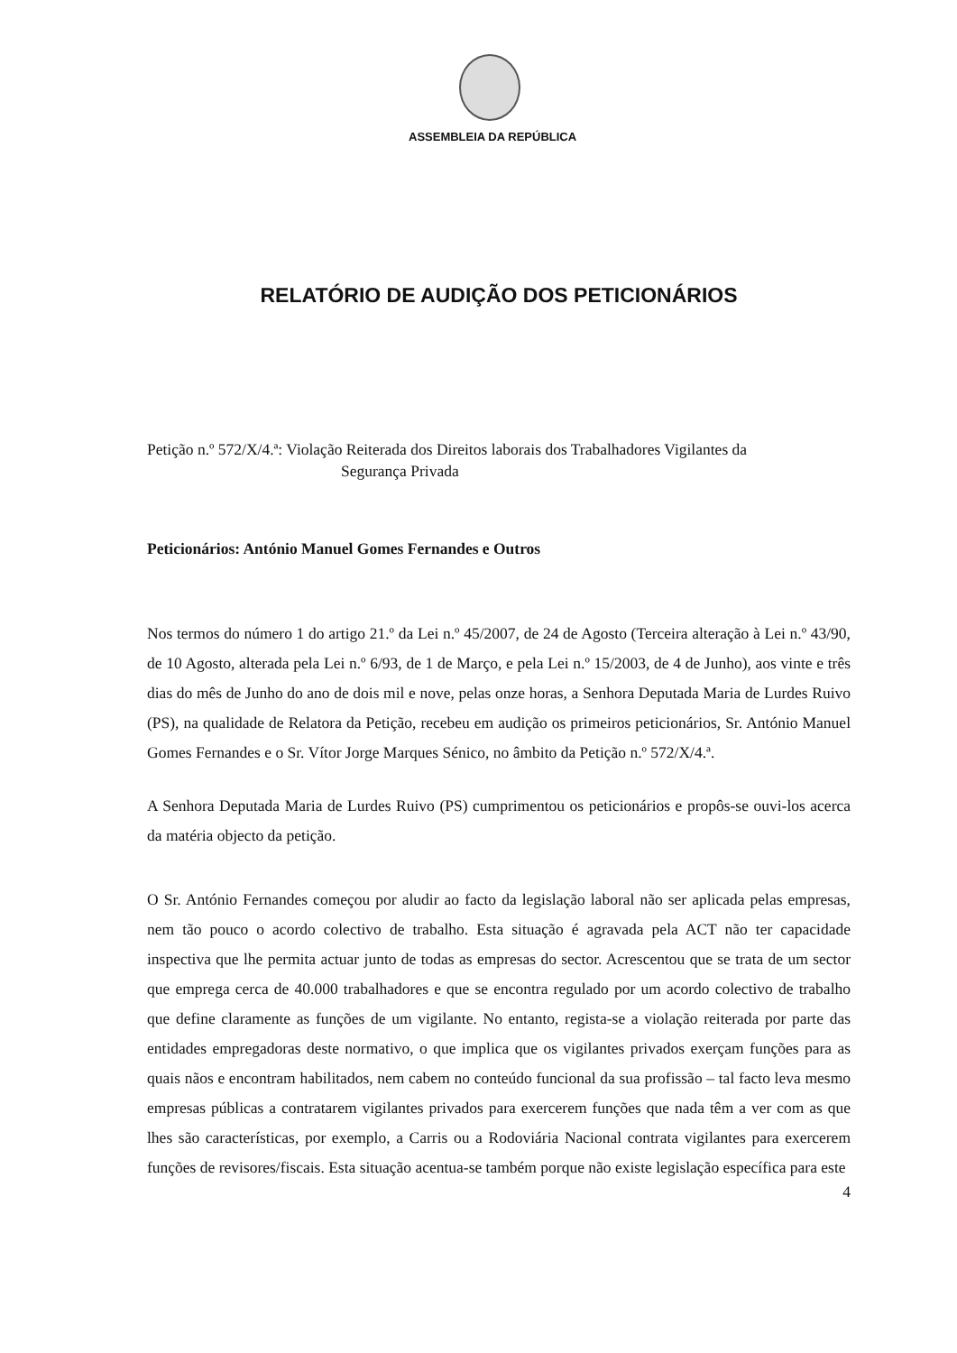ASSEMBLEIA DA REPÚBLICA
RELATÓRIO DE AUDIÇÃO DOS PETICIONÁRIOS
Petição n.º 572/X/4.ª: Violação Reiterada dos Direitos laborais dos Trabalhadores Vigilantes da
Segurança Privada
Peticionários: António Manuel Gomes Fernandes e Outros
Nos termos do número 1 do artigo 21.º da Lei n.º 45/2007, de 24 de Agosto (Terceira alteração à Lei n.º 43/90, de 10 Agosto, alterada pela Lei n.º 6/93, de 1 de Março, e pela Lei n.º 15/2003, de 4 de Junho), aos vinte e três dias do mês de Junho do ano de dois mil e nove, pelas onze horas, a Senhora Deputada Maria de Lurdes Ruivo (PS), na qualidade de Relatora da Petição, recebeu em audição os primeiros peticionários, Sr. António Manuel Gomes Fernandes e o Sr. Vítor Jorge Marques Sénico, no âmbito da Petição n.º 572/X/4.ª.
A Senhora Deputada Maria de Lurdes Ruivo (PS) cumprimentou os peticionários e propôs-se ouvi-los acerca da matéria objecto da petição.
O Sr. António Fernandes começou por aludir ao facto da legislação laboral não ser aplicada pelas empresas, nem tão pouco o acordo colectivo de trabalho. Esta situação é agravada pela ACT não ter capacidade inspectiva que lhe permita actuar junto de todas as empresas do sector. Acrescentou que se trata de um sector que emprega cerca de 40.000 trabalhadores e que se encontra regulado por um acordo colectivo de trabalho que define claramente as funções de um vigilante. No entanto, regista-se a violação reiterada por parte das entidades empregadoras deste normativo, o que implica que os vigilantes privados exerçam funções para as quais nãos e encontram habilitados, nem cabem no conteúdo funcional da sua profissão – tal facto leva mesmo empresas públicas a contratarem vigilantes privados para exercerem funções que nada têm a ver com as que lhes são características, por exemplo, a Carris ou a Rodoviária Nacional contrata vigilantes para exercerem funções de revisores/fiscais. Esta situação acentua-se também porque não existe legislação específica para este
4